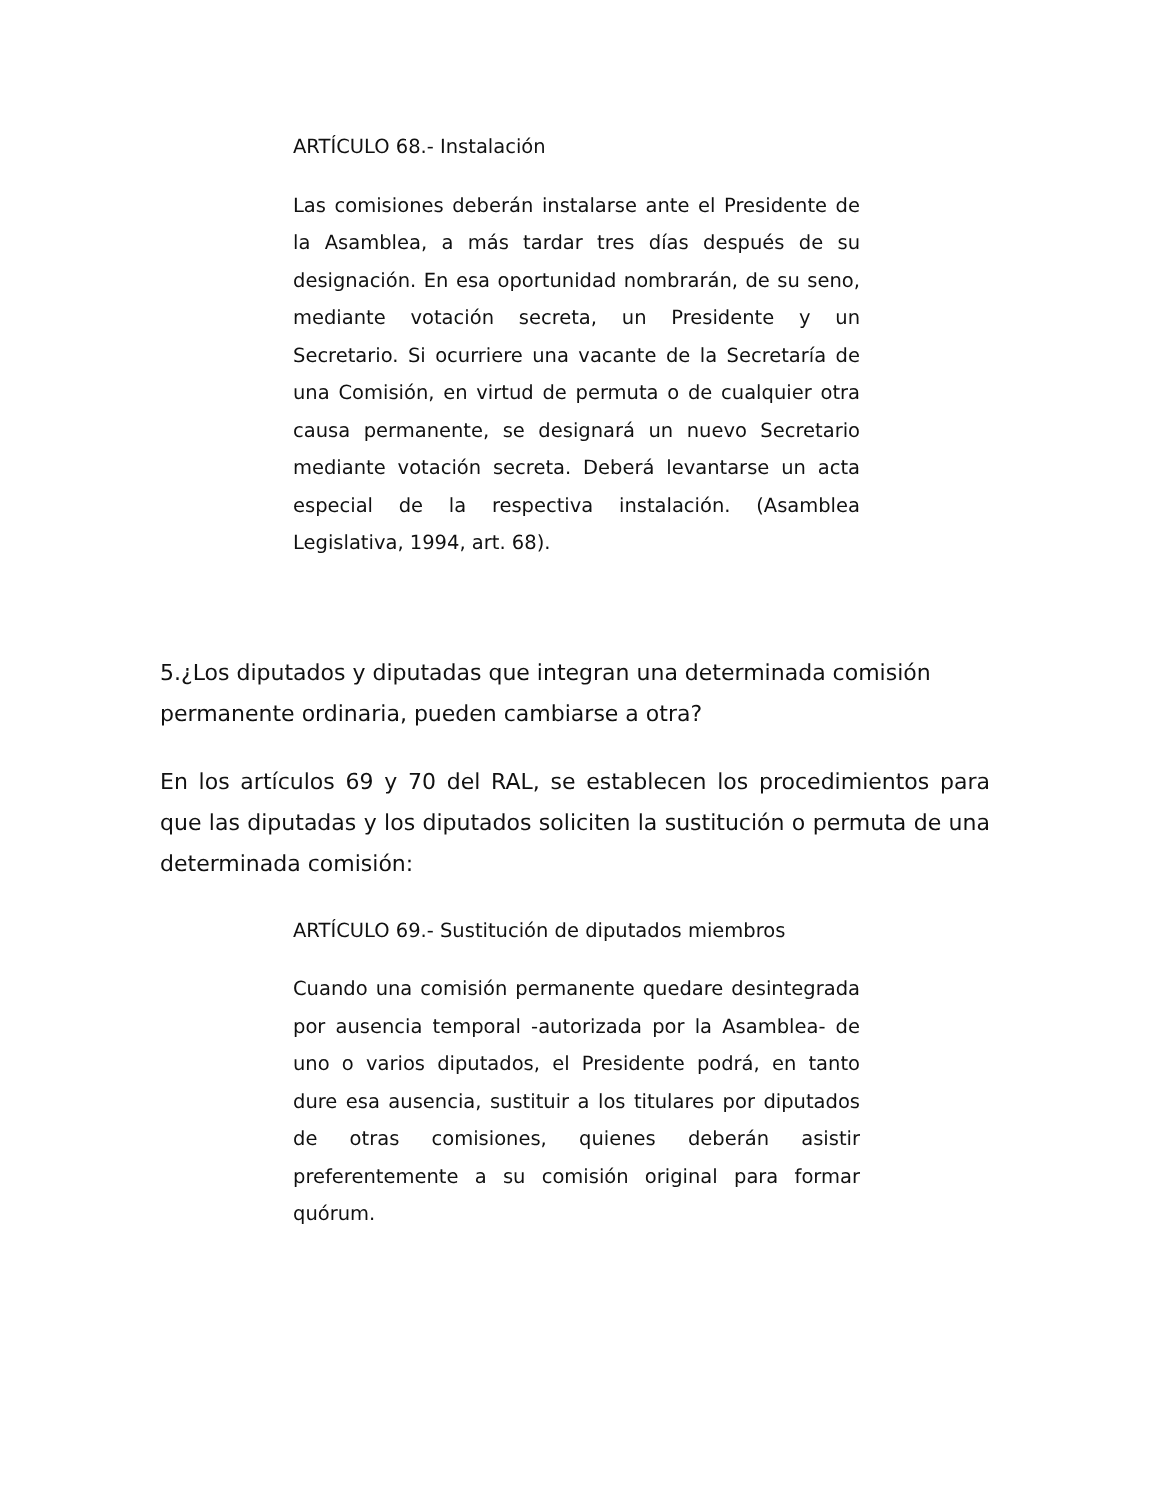ARTÍCULO 68.- Instalación
Las comisiones deberán instalarse ante el Presidente de la Asamblea, a más tardar tres días después de su designación. En esa oportunidad nombrarán, de su seno, mediante votación secreta, un Presidente y un Secretario. Si ocurriere una vacante de la Secretaría de una Comisión, en virtud de permuta o de cualquier otra causa permanente, se designará un nuevo Secretario mediante votación secreta. Deberá levantarse un acta especial de la respectiva instalación. (Asamblea Legislativa, 1994, art. 68).
5.¿Los diputados y diputadas que integran una determinada comisión permanente ordinaria, pueden cambiarse a otra?
En los artículos 69 y 70 del RAL, se establecen los procedimientos para que las diputadas y los diputados soliciten la sustitución o permuta de una determinada comisión:
ARTÍCULO 69.- Sustitución de diputados miembros
Cuando una comisión permanente quedare desintegrada por ausencia temporal -autorizada por la Asamblea- de uno o varios diputados, el Presidente podrá, en tanto dure esa ausencia, sustituir a los titulares por diputados de otras comisiones, quienes deberán asistir preferentemente a su comisión original para formar quórum.